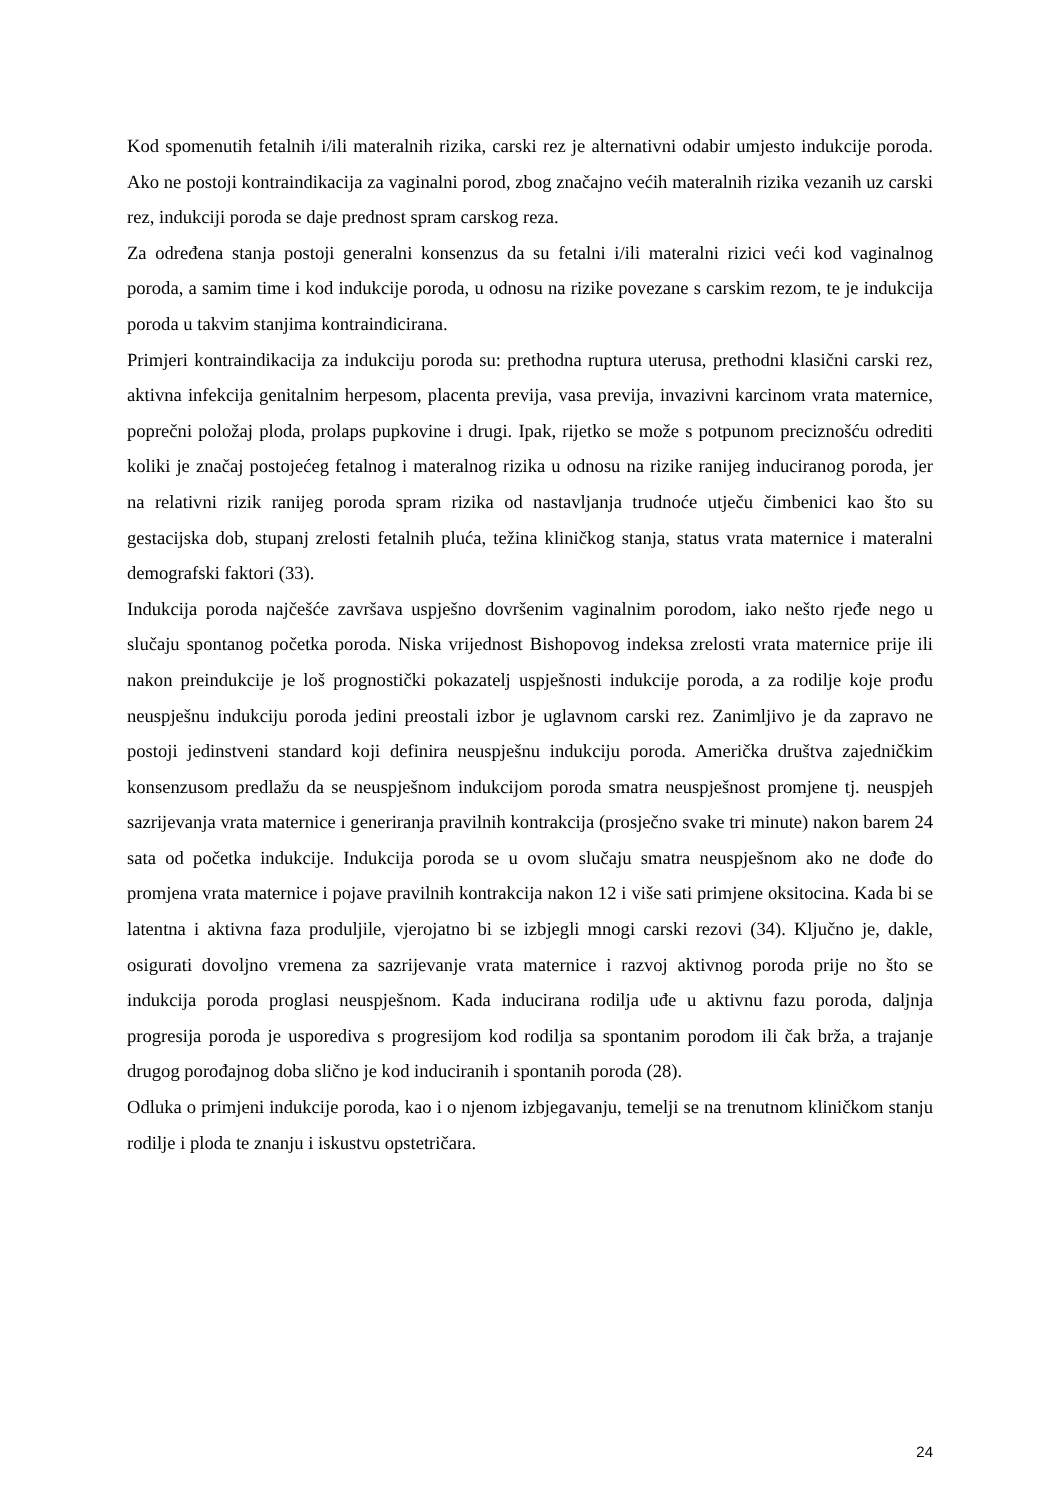Kod spomenutih fetalnih i/ili materalnih rizika, carski rez je alternativni odabir umjesto indukcije poroda. Ako ne postoji kontraindikacija za vaginalni porod, zbog značajno većih materalnih rizika vezanih uz carski rez, indukciji poroda se daje prednost spram carskog reza.
Za određena stanja postoji generalni konsenzus da su fetalni i/ili materalni rizici veći kod vaginalnog poroda, a samim time i kod indukcije poroda, u odnosu na rizike povezane s carskim rezom, te je indukcija poroda u takvim stanjima kontraindicirana.
Primjeri kontraindikacija za indukciju poroda su: prethodna ruptura uterusa, prethodni klasični carski rez, aktivna infekcija genitalnim herpesom, placenta previja, vasa previja, invazivni karcinom vrata maternice, poprečni položaj ploda, prolaps pupkovine i drugi. Ipak, rijetko se može s potpunom preciznošću odrediti koliki je značaj postojećeg fetalnog i materalnog rizika u odnosu na rizike ranijeg induciranog poroda, jer na relativni rizik ranijeg poroda spram rizika od nastavljanja trudnoće utječu čimbenici kao što su gestacijska dob, stupanj zrelosti fetalnih pluća, težina kliničkog stanja, status vrata maternice i materalni demografski faktori (33).
Indukcija poroda najčešće završava uspješno dovršenim vaginalnim porodom, iako nešto rjeđe nego u slučaju spontanog početka poroda. Niska vrijednost Bishopovog indeksa zrelosti vrata maternice prije ili nakon preindukcije je loš prognostički pokazatelj uspješnosti indukcije poroda, a za rodilje koje prođu neuspješnu indukciju poroda jedini preostali izbor je uglavnom carski rez. Zanimljivo je da zapravo ne postoji jedinstveni standard koji definira neuspješnu indukciju poroda. Američka društva zajedničkim konsenzusom predlažu da se neuspješnom indukcijom poroda smatra neuspješnost promjene tj. neuspjeh sazrijevanja vrata maternice i generiranja pravilnih kontrakcija (prosječno svake tri minute) nakon barem 24 sata od početka indukcije. Indukcija poroda se u ovom slučaju smatra neuspješnom ako ne dođe do promjena vrata maternice i pojave pravilnih kontrakcija nakon 12 i više sati primjene oksitocina. Kada bi se latentna i aktivna faza produljile, vjerojatno bi se izbjegli mnogi carski rezovi (34). Ključno je, dakle, osigurati dovoljno vremena za sazrijevanje vrata maternice i razvoj aktivnog poroda prije no što se indukcija poroda proglasi neuspješnom. Kada inducirana rodilja uđe u aktivnu fazu poroda, daljnja progresija poroda je usporediva s progresijom kod rodilja sa spontanim porodom ili čak brža, a trajanje drugog porođajnog doba slično je kod induciranih i spontanih poroda (28).
Odluka o primjeni indukcije poroda, kao i o njenom izbjegavanju, temelji se na trenutnom kliničkom stanju rodilje i ploda te znanju i iskustvu opstetričara.
24